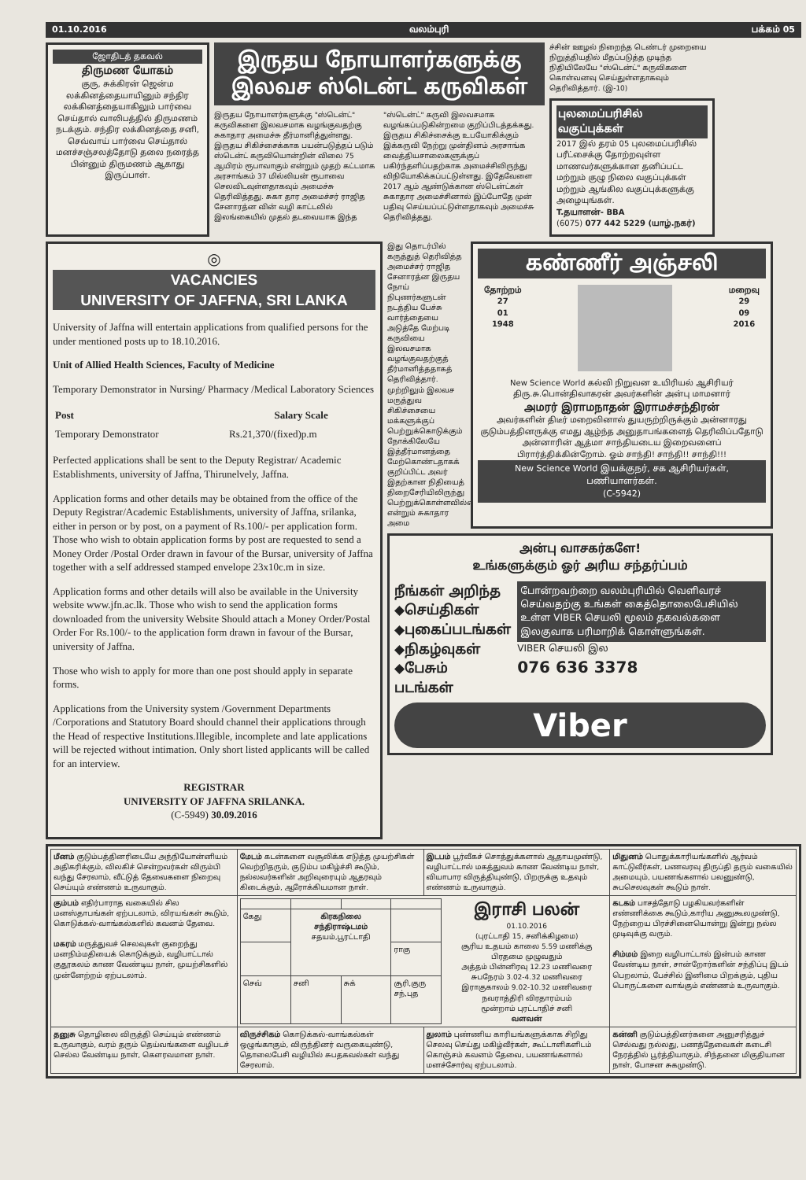01.10.2016 வலம்புரி பக்கம் 05
ஜோதிடத் தகவல்
திருமண யோகம்
குரு, சுக்கிரன் ஜென்ம லக்கினத்தையாயினும் சந்திர லக்கினத்தையாகிலும் பார்வை செய்தால் வாலிபத்தில் திருமணம் நடக்கும். சந்திர லக்கினத்தை சனி, செவ்வாய் பார்வை செய்தால் மனச்சஞ்சலத்தோடு தலை நரைத்த பின்னும் திருமணம் ஆகாது இருப்பாள்.
இருதய நோயாளர்களுக்கு இலவச ஸ்டென்ட் கருவிகள்
இருதய நோயாளர்களுக்கு "ஸ்டென்ட்" கருவிகளை இலவசமாக வழங்குவதற்கு சுகாதார அமைச்சு தீர்மானித்துள்ளது. இருதய சிகிச்சைக்காக பயன்படுத்தப் படும் ஸ்டென்ட் கருவியொன்றின் விலை 75 ஆயிரம் ரூபாவாகும் என்றும் முதற் கட்டமாக அரசாங்கம் 37 மில்லியன் ரூபாவை செலவிடவுள்ளதாகவும் அமைச்சு தெரிவித்தது. சுகா தார அமைச்சர் ராஜித சேனாரத்ன வின் வழி காட்டலில் இலங்கையில் முதல் தடவையாக இந்த "ஸ்டென்ட்" கருவி இலவசமாக வழங்கப்படுகின்றமை குறிப்பிடத்தக்கது. இருதய சிகிச்சைக்கு உபயோகிக்கும் இக்கருவி நேற்று முன்தினம் அரசாங்க வைத்தியசாலைகளுக்குப் பகிர்ந்தளிப்பதற்காக அமைச்சிலிருந்து விநியோகிக்கப்பட்டுள்ளது. இதேவேளை 2017 ஆம் ஆண்டுக்கான ஸ்டென்ட்கள் சுகாதார அமைச்சினால் இப்போதே முன் பதிவு செய்யப்பட்டுள்ளதாகவும் அமைச்சு தெரிவித்தது.
ச்சின் ஊழல் நிறைந்த டெண்டர் முறையை நிறுத்தியதில் மீதப்படுத்த முடிந்த நிதியிலேயே "ஸ்டென்ட்" கருவிகளை கொள்வனவு செய்துள்ளதாகவும் தெரிவித்தார். (இ-10)
புலமைப்பரிசில் வகுப்புக்கள்
2017 இல் தரம் 05 புலமைப்பரிசில் பரீட்சைக்கு தோற்றவுள்ள மாணவர்களுக்கான தனிப்பட்ட மற்றும் குழு நிலை வகுப்புக்கள் மற்றும் ஆங்கில வகுப்புக்களுக்கு அழையுங்கள்.
T.தயாளன்- BBA
(6075) 077 442 5229 (யாழ்.நகர்)
◎
VACANCIES
UNIVERSITY OF JAFFNA, SRI LANKA
University of Jaffna will entertain applications from qualified persons for the under mentioned posts up to 18.10.2016.
Unit of Allied Health Sciences, Faculty of Medicine
Temporary Demonstrator in Nursing/ Pharmacy /Medical Laboratory Sciences
| Post | Salary Scale |
| --- | --- |
| Temporary Demonstrator | Rs.21,370/(fixed)p.m |
Perfected applications shall be sent to the Deputy Registrar/ Academic Establishments, university of Jaffna, Thirunelvely, Jaffna.
Application forms and other details may be obtained from the office of the Deputy Registrar/Academic Establishments, university of Jaffna, srilanka, either in person or by post, on a payment of Rs.100/- per application form. Those who wish to obtain application forms by post are requested to send a Money Order /Postal Order drawn in favour of the Bursar, university of Jaffna together with a self addressed stamped envelope 23x10c.m in size.
Application forms and other details will also be available in the University website www.jfn.ac.lk. Those who wish to send the application forms downloaded from the university Website Should attach a Money Order/Postal Order For Rs.100/- to the application form drawn in favour of the Bursar, university of Jaffna.
Those who wish to apply for more than one post should apply in separate forms.
Applications from the University system /Government Departments /Corporations and Statutory Board should channel their applications through the Head of respective Institutions.Illegible, incomplete and late applications will be rejected without intimation. Only short listed applicants will be called for an interview.
REGISTRAR
UNIVERSITY OF JAFFNA SRILANKA.
(C-5949) 30.09.2016
இது தொடர்பில் கருத்துத் தெரிவித்த அமைச்சர் ராஜித சேனாரத்ன இருதய நோய் நிபுணர்களுடன் நடத்திய பேச்சு வார்த்தையை அடுத்தே மேற்படி கருவியை இலவசமாக வழங்குவதற்குத் தீர்மானித்ததாகத் தெரிவித்தார். முற்றிலும் இலவச மருத்துவ சிகிச்சையை மக்களுக்குப் பெற்றுக்கொடுக்கும் நோக்கிலேயே இத்தீர்மானத்தை மேற்கொண்டதாகக் குறிப்பிட்ட அவர் இதற்கான நிதியைத் திறைசேரியிலிருந்து பெற்றுக்கொள்ளவில்லை என்றும் சுகாதார அமை
கண்ணீர் அஞ்சலி
தோற்றம்
27
01
1948 மறைவு
29
09
2016
New Science World கல்வி நிறுவன உயிரியல் ஆசிரியர்
திரு.சு.பொன்திவாகரன் அவர்களின் அன்பு மாமனார்
அமரர் இராமநாதன் இராமச்சந்திரன்
அவர்களின் திடீர் மறைவினால் துயருற்றிருக்கும் அன்னாரது குடும்பத்தினருக்கு எமது ஆழ்ந்த அனுதாபங்களைத் தெரிவிப்பதோடு அன்னாரின் ஆத்மா சாந்தியடைய இறைவனைப் பிரார்த்திக்கின்றோம். ஓம் சாந்தி! சாந்தி!! சாந்தி!!!
New Science World இயக்குநர், சக ஆசிரியர்கள், பணியாளர்கள்.
(C-5942)
அன்பு வாசகர்களே!
உங்களுக்கும் ஓர் அரிய சந்தர்ப்பம்
நீங்கள் அறிந்த
◆செய்திகள்
◆புகைப்படங்கள்
◆நிகழ்வுகள்
◆பேசும் படங்கள்
போன்றவற்றை வலம்புரியில் வெளிவரச் செய்வதற்கு உங்கள் கைத்தொலைபேசியில் உள்ள VIBER செயலி மூலம் தகவல்களை இலகுவாக பரிமாறிக் கொள்ளுங்கள்.
VIBER செயலி இல
076 636 3378
Viber
| மீனம் குடும்பத்தினரிடையே அந்நியோன்னியம் அதிகரிக்கும், விலகிச் சென்றவர்கள் விரும்பி வந்து சேரலாம், வீட்டுத் தேவைகளை நிறைவு செய்யும் எண்ணம் உருவாகும். | மேடம் கடன்களை வசூலிக்க எடுத்த முயற்சிகள் வெற்றிதரும், குடும்ப மகிழ்ச்சி கூடும், நல்லவர்களின் அறிவுரையும் ஆதரவும் கிடைக்கும், ஆரோக்கியமான நாள். | இடபம் பூர்வீகச் சொத்துக்களால் ஆதாயமுண்டு, வழிபாட்டால் மகத்துவம் காண வேண்டிய நாள், வியாபார விருத்தியுண்டு, பிறருக்கு உதவும் எண்ணம் உருவாகும். | மிதுனம் பொதுக்காரியங்களில் ஆர்வம் காட்டுவீர்கள், பணவரவு திருப்தி தரும் வகையில் அமையும், பயணங்களால் பலனுண்டு, சுபசெலவுகள் கூடும் நாள். |
| கும்பம் எதிர்பாராத வகையில் சில மனஸ்தாபங்கள் ஏற்படலாம், விரயங்கள் கூடும், கொடுக்கல்-வாங்கல்களில் கவனம் தேவை. மகரம் மருத்துவச் செலவுகள் குறைந்து மனநிம்மதியைக் கொடுக்கும், வழிபாட்டால் குதூகலம் காண வேண்டிய நாள், முயற்சிகளில் முன்னேற்றம் ஏற்படலாம். | / கேது / கிரகநிலை சந்திராஷ்டமம் சதயம்,பூரட்டாதி / / / / / / / ராகு / / செவ் / சனி / சுக் / சூரி,குரு சந்,புத / இராசி பலன் 01.10.2016 (புரட்டாதி 15, சனிக்கிழமை) சூரிய உதயம் காலை 5.59 மணிக்கு பிரதமை முழுவதும் அத்தம் பின்னிரவு 12.23 மணிவரை சுபநேரம் 3.02-4.32 மணிவரை இராகுகாலம் 9.02-10.32 மணிவரை நவராத்திரி விரதாரம்பம் மூன்றாம் புரட்டாதிச் சனி வளவன் | | கடகம் பாசத்தோடு பழகியவர்களின் எண்ணிக்கை கூடும்,காரிய அனுகூலமுண்டு, நேற்றைய பிரச்சினையொன்று இன்று நல்ல முடிவுக்கு வரும். சிம்மம் இறை வழிபாட்டால் இன்பம் காண வேண்டிய நாள், சான்றோர்களின் சந்திப்பு இடம் பெறலாம், பேச்சில் இனிமை பிறக்கும், புதிய பொருட்களை வாங்கும் எண்ணம் உருவாகும். |
| தனுசு தொழிலை விருத்தி செய்யும் எண்ணம் உருவாகும், வரம் தரும் தெய்வங்களை வழிபடச் செல்ல வேண்டிய நாள், கௌரவமான நாள். | விருச்சிகம் கொடுக்கல்-வாங்கல்கள் ஒழுங்காகும், விருந்தினர் வருகையுண்டு, தொலைபேசி வழியில் சுபதகவல்கள் வந்து சேரலாம். | துலாம் புண்ணிய காரியங்களுக்காக சிறிது செலவு செய்து மகிழ்வீர்கள், கூட்டாளிகளிடம் கொஞ்சம் கவனம் தேவை, பயணங்களால் மனச்சோர்வு ஏற்படலாம். | கன்னி குடும்பத்தினர்களை அனுசரித்துச் செல்வது நல்லது, பணத்தேவைகள் கடைசி நேரத்தில் பூர்த்தியாகும், சிந்தனை மிகுதியான நாள், போசன சுகமுண்டு. |